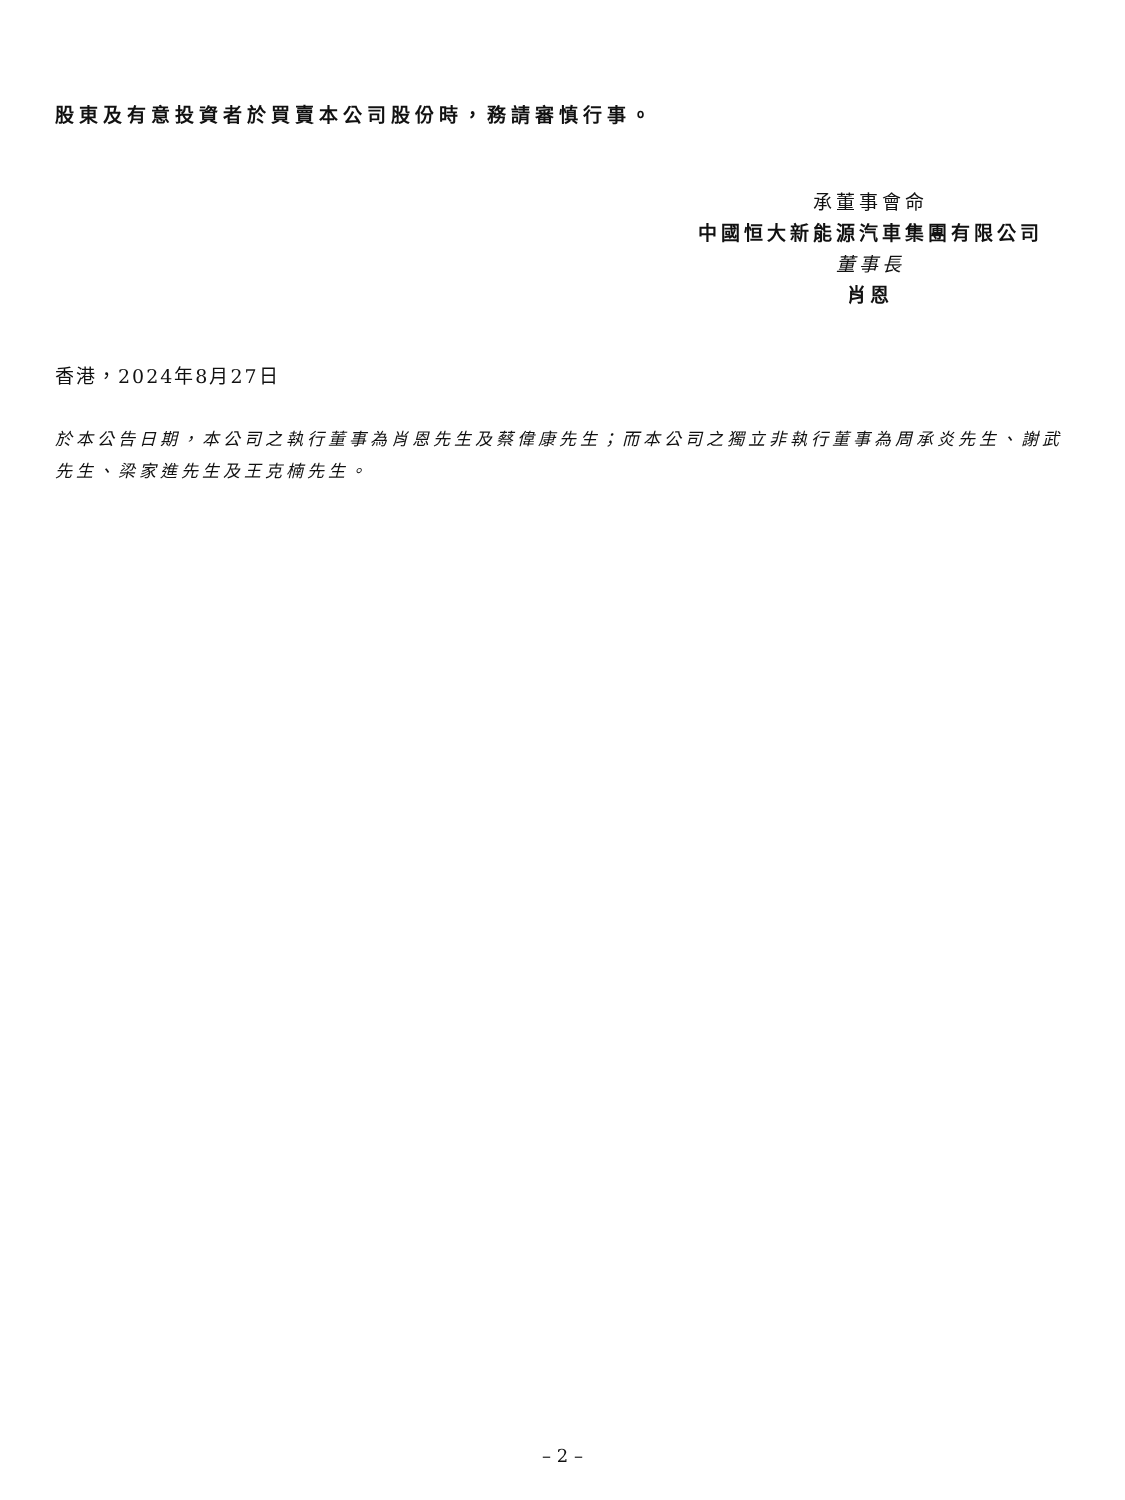股東及有意投資者於買賣本公司股份時，務請審慎行事。
承董事會命
中國恒大新能源汽車集團有限公司
董事長
肖恩
香港，2024年8月27日
於本公告日期，本公司之執行董事為肖恩先生及蔡偉康先生；而本公司之獨立非執行董事為周承炎先生、謝武先生、梁家進先生及王克楠先生。
– 2 –